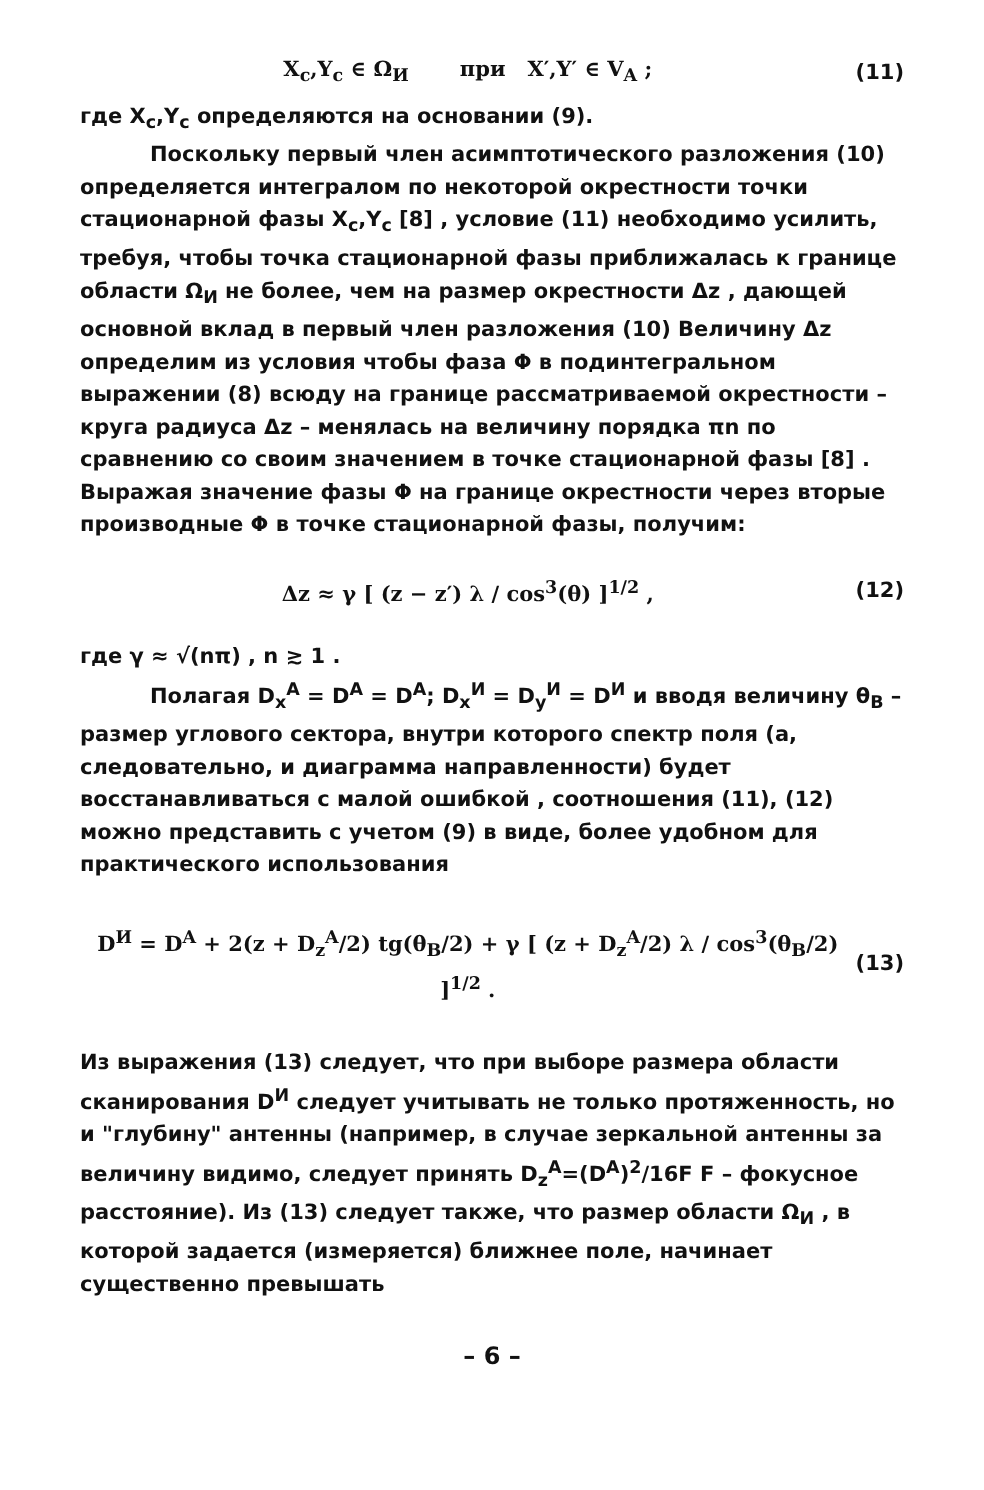X<sub>c</sub>,Y<sub>c</sub> ∈ Ω<sub>И</sub> при X′,Y′ ∈ V<sub>A</sub> ; (11)
где X<sub>c</sub>,Y<sub>c</sub> определяются на основании (9).
Поскольку первый член асимптотического разложения (10) определяется интегралом по некоторой окрестности точки стационарной фазы X<sub>c</sub>,Y<sub>c</sub> [8] , условие (11) необходимо усилить, требуя, чтобы точка стационарной фазы приближалась к границе области Ω<sub>И</sub> не более, чем на размер окрестности Δz , дающей основной вклад в первый член разложения (10) Величину Δz определим из условия чтобы фаза Φ в подинтегральном выражении (8) всюду на границе рассматриваемой окрестности – круга радиуса Δz – менялась на величину порядка πn по сравнению со своим значением в точке стационарной фазы [8] . Выражая значение фазы Φ на границе окрестности через вторые производные Φ в точке стационарной фазы, получим:
Δz ≈ γ [ (z − z′) λ / cos<sup>3</sup>(θ) ]<sup>1/2</sup> , (12)
где γ ≈ √(nπ) , n ≳ 1 .
Полагая D<sub>x</sub><sup>A</sup> = D<sup>A</sup> = D<sup>A</sup>; D<sub>x</sub><sup>И</sup> = D<sub>y</sub><sup>И</sup> = D<sup>И</sup> и вводя величину θ<sub>B</sub> – размер углового сектора, внутри которого спектр поля (а, следовательно, и диаграмма направленности) будет восстанавливаться с малой ошибкой , соотношения (11), (12) можно представить с учетом (9) в виде, более удобном для практического использования
D<sup>И</sup> = D<sup>A</sup> + 2(z + D<sub>z</sub><sup>A</sup>/2) tg(θ<sub>B</sub>/2) + γ [ (z + D<sub>z</sub><sup>A</sup>/2) λ / cos<sup>3</sup>(θ<sub>B</sub>/2) ]<sup>1/2</sup> . (13)
Из выражения (13) следует, что при выборе размера области сканирования D<sup>И</sup> следует учитывать не только протяженность, но и "глубину" антенны (например, в случае зеркальной антенны за величину видимо, следует принять D<sub>z</sub><sup>A</sup>=(D<sup>A</sup>)<sup>2</sup>/16F F – фокусное расстояние). Из (13) следует также, что размер области Ω<sub>И</sub> , в которой задается (измеряется) ближнее поле, начинает существенно превышать
– 6 –